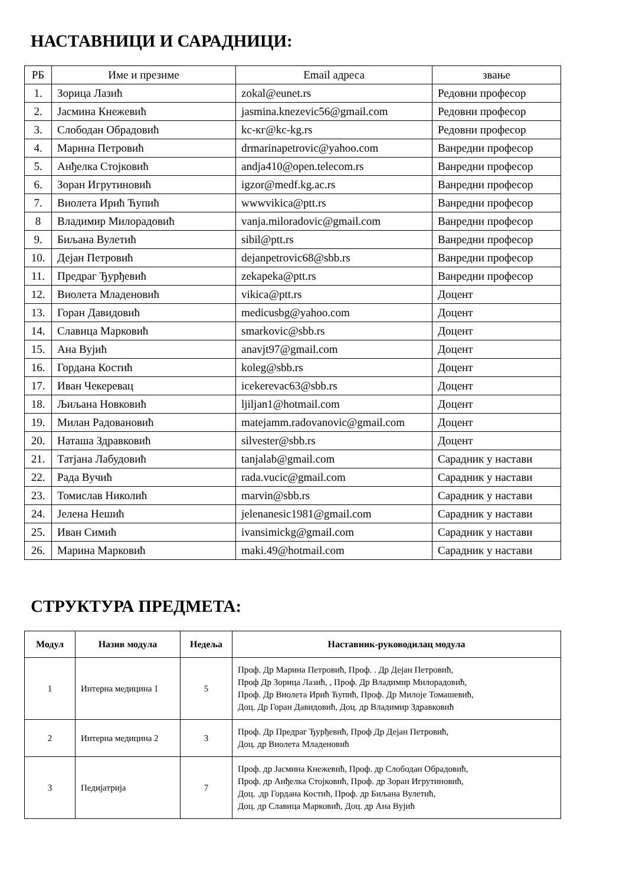НАСТАВНИЦИ И САРАДНИЦИ:
| РБ | Име и презиме | Email адреса | звање |
| 1. | Зорица Лазић | zokal@eunet.rs | Редовни професор |
| 2. | Јасмина Кнежевић | jasmina.knezevic56@gmail.com | Редовни професор |
| 3. | Слободан Обрадовић | kc-кг@kc-kg.rs | Редовни професор |
| 4. | Марина Петровић | drmarinapetrovic@yahoo.com | Ванредни професор |
| 5. | Анђелка Стојковић | andja410 @ open.telecom.rs | Ванредни професор |
| 6. | Зоран Игрутиновић | igzor@medf.kg.ac.rs | Ванредни професор |
| 7. | Виолета Ирић Ћупић | wwwvikica@ptt.rs | Ванредни професор |
| 8 | Владимир Милорадовић | vanja.miloradovic@gmail.com | Ванредни професор |
| 9. | Биљана Вулетић | sibil@ptt.rs | Ванредни професор |
| 10. | Дејан Петровић | dejanpetrovic68@sbb.rs | Ванредни професор |
| 11. | Предраг Ђурђевић | zekapeka@ptt.rs | Ванредни професор |
| 12. | Виолета Младеновић | vikica@ptt.rs | Доцент |
| 13. | Горан Давидовић | medicusbg@yahoo.com | Доцент |
| 14. | Славица Марковић | smarkovic@sbb.rs | Доцент |
| 15. | Ана Вујић | anavjt97@gmail.com | Доцент |
| 16. | Гордана Костић | koleg@sbb.rs | Доцент |
| 17. | Иван Чекеревац | icekerevac63@sbb.rs | Доцент |
| 18. | Љиљана Новковић | ljiljan1@hotmail.com | Доцент |
| 19. | Милан Радовановић | matejamm.radovanovic@gmail.com | Доцент |
| 20. | Наташа Здравковић | silvester@sbb.rs | Доцент |
| 21. | Татјана Лабудовић | tanjalab@gmail.com | Сарадник у настави |
| 22. | Рада Вучић | rada.vucic@gmail.com | Сарадник у настави |
| 23. | Томислав Николић | marvin@sbb.rs | Сарадник у настави |
| 24. | Јелена Нешић | jelenanesic1981@gmail.com | Сарадник у настави |
| 25. | Иван Симић | ivansimickg@gmail.com | Сарадник у настави |
| 26. | Марина Марковић | maki.49@hotmail.com | Сарадник у настави |
СТРУКТУРА ПРЕДМЕТА:
| Модул | Назив модула | Недеља | Наставник-руководилац модула |
| --- | --- | --- | --- |
| 1 | Интерна медицина 1 | 5 | Проф. Др Марина Петровић, Проф. . Др Дејан Петровић, Проф Др Зорица Лазић, , Проф. Др Владимир Милорадовић, Проф. Др Виолета Ирић Ћупић, Проф. Др Милоје Томашевић, Доц. Др Горан Давидовић, Доц. др Владимир Здравковић |
| 2 | Интерна медицина 2 | 3 | Проф. Др Предраг Ђурђевић, Проф Др Дејан Петровић, Доц. др Виолета Младеновић |
| 3 | Педијатрија | 7 | Проф. др Јасмина Кнежевић, Проф. др Слободан Обрадовић, Проф. др Анђелка Стојковић, Проф. др Зоран Игрутиновић, Доц. .др Гордана Костић, Проф. др Биљана Вулетић, Доц. др Славица Марковић, Доц. др Ана Вујић |